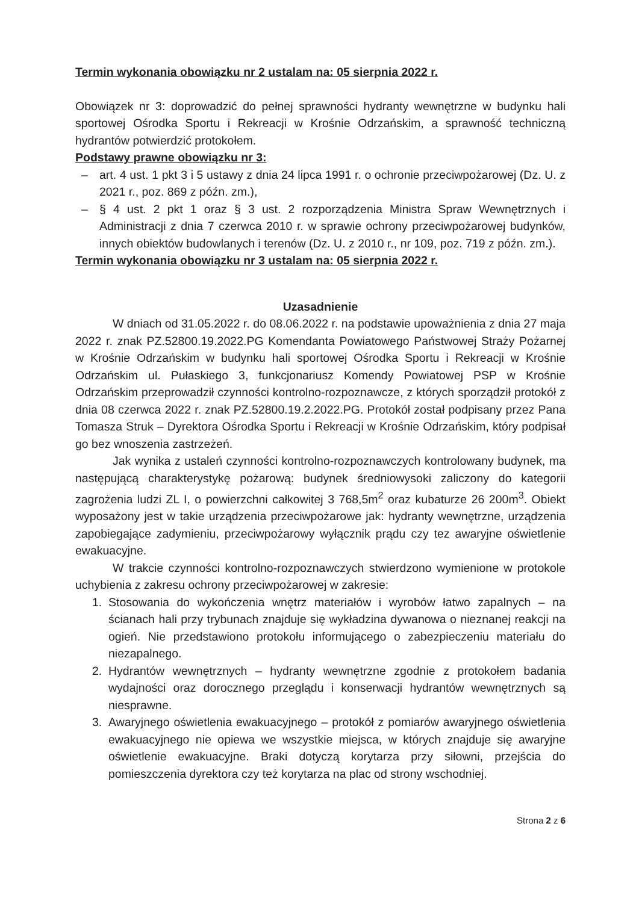Termin wykonania obowiązku nr 2 ustalam na: 05 sierpnia 2022 r.
Obowiązek nr 3: doprowadzić do pełnej sprawności hydranty wewnętrzne w budynku hali sportowej Ośrodka Sportu i Rekreacji w Krośnie Odrzańskim, a sprawność techniczną hydrantów potwierdzić protokołem.
Podstawy prawne obowiązku nr 3:
– art. 4 ust. 1 pkt 3 i 5 ustawy z dnia 24 lipca 1991 r. o ochronie przeciwpożarowej (Dz. U. z 2021 r., poz. 869 z późn. zm.),
– § 4 ust. 2 pkt 1 oraz § 3 ust. 2 rozporządzenia Ministra Spraw Wewnętrznych i Administracji z dnia 7 czerwca 2010 r. w sprawie ochrony przeciwpożarowej budynków, innych obiektów budowlanych i terenów (Dz. U. z 2010 r., nr 109, poz. 719 z późn. zm.).
Termin wykonania obowiązku nr 3 ustalam na: 05 sierpnia 2022 r.
Uzasadnienie
W dniach od 31.05.2022 r. do 08.06.2022 r. na podstawie upoważnienia z dnia 27 maja 2022 r. znak PZ.52800.19.2022.PG Komendanta Powiatowego Państwowej Straży Pożarnej w Krośnie Odrzańskim w budynku hali sportowej Ośrodka Sportu i Rekreacji w Krośnie Odrzańskim ul. Pułaskiego 3, funkcjonariusz Komendy Powiatowej PSP w Krośnie Odrzańskim przeprowadził czynności kontrolno-rozpoznawcze, z których sporządził protokół z dnia 08 czerwca 2022 r. znak PZ.52800.19.2.2022.PG. Protokół został podpisany przez Pana Tomasza Struk – Dyrektora Ośrodka Sportu i Rekreacji w Krośnie Odrzańskim, który podpisał go bez wnoszenia zastrzeżeń.
Jak wynika z ustaleń czynności kontrolno-rozpoznawczych kontrolowany budynek, ma następującą charakterystykę pożarową: budynek średniowysoki zaliczony do kategorii zagrożenia ludzi ZL I, o powierzchni całkowitej 3 768,5m<sup>2</sup> oraz kubaturze 26 200m<sup>3</sup>. Obiekt wyposażony jest w takie urządzenia przeciwpożarowe jak: hydranty wewnętrzne, urządzenia zapobiegające zadymieniu, przeciwpożarowy wyłącznik prądu czy tez awaryjne oświetlenie ewakuacyjne.
W trakcie czynności kontrolno-rozpoznawczych stwierdzono wymienione w protokole uchybienia z zakresu ochrony przeciwpożarowej w zakresie:
1. Stosowania do wykończenia wnętrz materiałów i wyrobów łatwo zapalnych – na ścianach hali przy trybunach znajduje się wykładzina dywanowa o nieznanej reakcji na ogień. Nie przedstawiono protokołu informującego o zabezpieczeniu materiału do niezapalnego.
2. Hydrantów wewnętrznych – hydranty wewnętrzne zgodnie z protokołem badania wydajności oraz dorocznego przeglądu i konserwacji hydrantów wewnętrznych są niesprawne.
3. Awaryjnego oświetlenia ewakuacyjnego – protokół z pomiarów awaryjnego oświetlenia ewakuacyjnego nie opiewa we wszystkie miejsca, w których znajduje się awaryjne oświetlenie ewakuacyjne. Braki dotyczą korytarza przy siłowni, przejścia do pomieszczenia dyrektora czy też korytarza na plac od strony wschodniej.
Strona 2 z 6